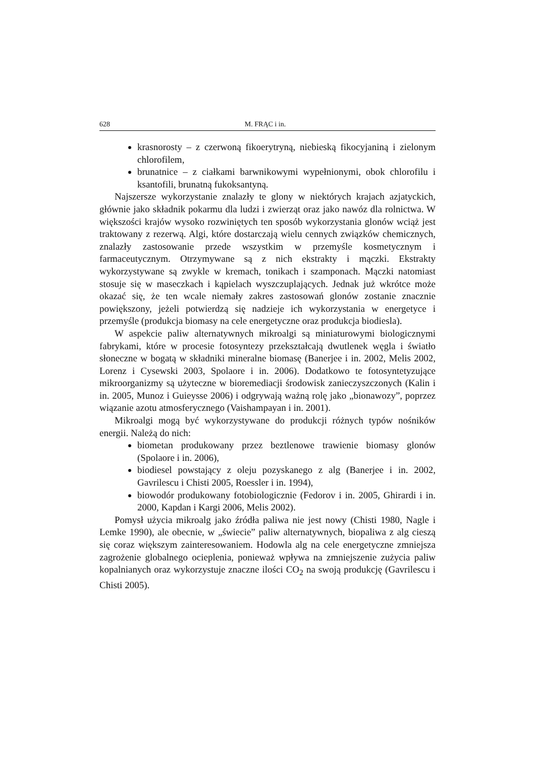628 M. FRĄC i in.
krasnorosty – z czerwoną fikoerytryną, niebieską fikocyjaniną i zielonym chlorofilem,
brunatnice – z ciałkami barwnikowymi wypełnionymi, obok chlorofilu i ksantofili, brunatną fukoksantyną.
Najszersze wykorzystanie znalazły te glony w niektórych krajach azjatyckich, głównie jako składnik pokarmu dla ludzi i zwierząt oraz jako nawóz dla rolnictwa. W większości krajów wysoko rozwiniętych ten sposób wykorzystania glonów wciąż jest traktowany z rezerwą. Algi, które dostarczają wielu cennych związków chemicznych, znalazły zastosowanie przede wszystkim w przemyśle kosmetycznym i farmaceutycznym. Otrzymywane są z nich ekstrakty i mączki. Ekstrakty wykorzystywane są zwykle w kremach, tonikach i szamponach. Mączki natomiast stosuje się w maseczkach i kąpielach wyszczuplających. Jednak już wkrótce może okazać się, że ten wcale niemały zakres zastosowań glonów zostanie znacznie powiększony, jeżeli potwierdzą się nadzieje ich wykorzystania w energetyce i przemyśle (produkcja biomasy na cele energetyczne oraz produkcja biodiesla).
W aspekcie paliw alternatywnych mikroalgi są miniaturowymi biologicznymi fabrykami, które w procesie fotosyntezy przekształcają dwutlenek węgla i światło słoneczne w bogatą w składniki mineralne biomasę (Banerjee i in. 2002, Melis 2002, Lorenz i Cysewski 2003, Spolaore i in. 2006). Dodatkowo te fotosyntetyzujące mikroorganizmy są użyteczne w bioremediacji środowisk zanieczyszczonych (Kalin i in. 2005, Munoz i Guieysse 2006) i odgrywają ważną rolę jako „bionawozy”, poprzez wiązanie azotu atmosferycznego (Vaishampayan i in. 2001).
Mikroalgi mogą być wykorzystywane do produkcji różnych typów nośników energii. Należą do nich:
biometan produkowany przez beztlenowe trawienie biomasy glonów (Spolaore i in. 2006),
biodiesel powstający z oleju pozyskanego z alg (Banerjee i in. 2002, Gavrilescu i Chisti 2005, Roessler i in. 1994),
biowodór produkowany fotobiologicznie (Fedorov i in. 2005, Ghirardi i in. 2000, Kapdan i Kargi 2006, Melis 2002).
Pomysł użycia mikroalg jako źródła paliwa nie jest nowy (Chisti 1980, Nagle i Lemke 1990), ale obecnie, w „świecie” paliw alternatywnych, biopaliwa z alg cieszą się coraz większym zainteresowaniem. Hodowla alg na cele energetyczne zmniejsza zagrożenie globalnego ocieplenia, ponieważ wpływa na zmniejszenie zużycia paliw kopalnianych oraz wykorzystuje znaczne ilości CO<sub>2</sub> na swoją produkcję (Gavrilescu i Chisti 2005).